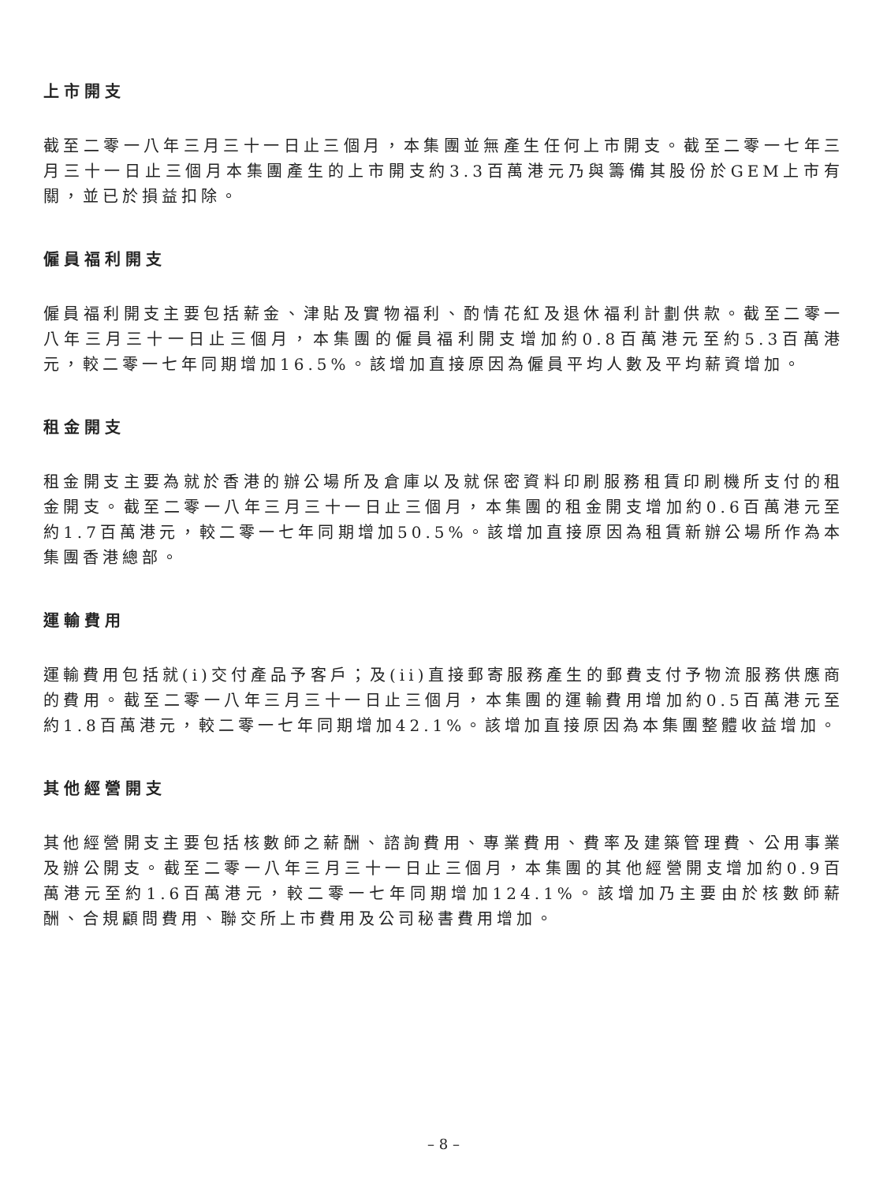上市開支
截至二零一八年三月三十一日止三個月，本集團並無產生任何上市開支。截至二零一七年三月三十一日止三個月本集團產生的上市開支約3.3百萬港元乃與籌備其股份於GEM上市有關，並已於損益扣除。
僱員福利開支
僱員福利開支主要包括薪金、津貼及實物福利、酌情花紅及退休福利計劃供款。截至二零一八年三月三十一日止三個月，本集團的僱員福利開支增加約0.8百萬港元至約5.3百萬港元，較二零一七年同期增加16.5%。該增加直接原因為僱員平均人數及平均薪資增加。
租金開支
租金開支主要為就於香港的辦公場所及倉庫以及就保密資料印刷服務租賃印刷機所支付的租金開支。截至二零一八年三月三十一日止三個月，本集團的租金開支增加約0.6百萬港元至約1.7百萬港元，較二零一七年同期增加50.5%。該增加直接原因為租賃新辦公場所作為本集團香港總部。
運輸費用
運輸費用包括就(i)交付產品予客戶；及(ii)直接郵寄服務產生的郵費支付予物流服務供應商的費用。截至二零一八年三月三十一日止三個月，本集團的運輸費用增加約0.5百萬港元至約1.8百萬港元，較二零一七年同期增加42.1%。該增加直接原因為本集團整體收益增加。
其他經營開支
其他經營開支主要包括核數師之薪酬、諮詢費用、專業費用、費率及建築管理費、公用事業及辦公開支。截至二零一八年三月三十一日止三個月，本集團的其他經營開支增加約0.9百萬港元至約1.6百萬港元，較二零一七年同期增加124.1%。該增加乃主要由於核數師薪酬、合規顧問費用、聯交所上市費用及公司秘書費用增加。
– 8 –